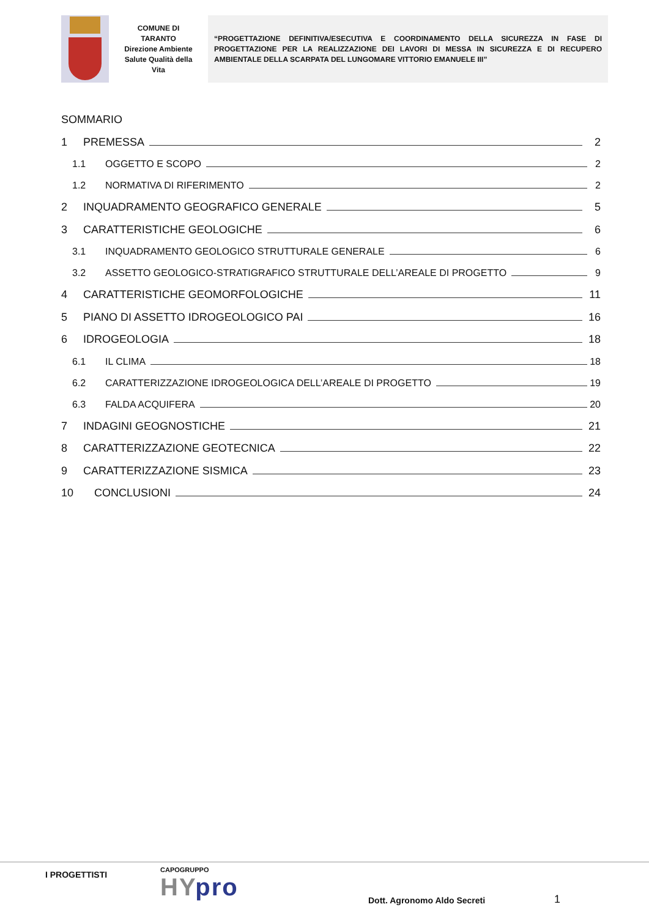COMUNE DI
TARANTO
Direzione Ambiente
Salute Qualità della
Vita
“PROGETTAZIONE DEFINITIVA/ESECUTIVA E COORDINAMENTO DELLA SICUREZZA IN FASE DI PROGETTAZIONE PER LA REALIZZAZIONE DEI LAVORI DI MESSA IN SICUREZZA E DI RECUPERO AMBIENTALE DELLA SCARPATA DEL LUNGOMARE VITTORIO EMANUELE III”
SOMMARIO
1 PREMESSA 2
1.1 OGGETTO E SCOPO 2
1.2 NORMATIVA DI RIFERIMENTO 2
2 INQUADRAMENTO GEOGRAFICO GENERALE 5
3 CARATTERISTICHE GEOLOGICHE 6
3.1 INQUADRAMENTO GEOLOGICO STRUTTURALE GENERALE 6
3.2 ASSETTO GEOLOGICO-STRATIGRAFICO STRUTTURALE DELL’AREALE DI PROGETTO 9
4 CARATTERISTICHE GEOMORFOLOGICHE 11
5 PIANO DI ASSETTO IDROGEOLOGICO PAI 16
6 IDROGEOLOGIA 18
6.1 IL CLIMA 18
6.2 CARATTERIZZAZIONE IDROGEOLOGICA DELL’AREALE DI PROGETTO 19
6.3 FALDA ACQUIFERA 20
7 INDAGINI GEOGNOSTICHE 21
8 CARATTERIZZAZIONE GEOTECNICA 22
9 CARATTERIZZAZIONE SISMICA 23
10 CONCLUSIONI 24
I PROGETTISTI
CAPOGRUPPO
HYpro
Dott. Agronomo Aldo Secreti
1